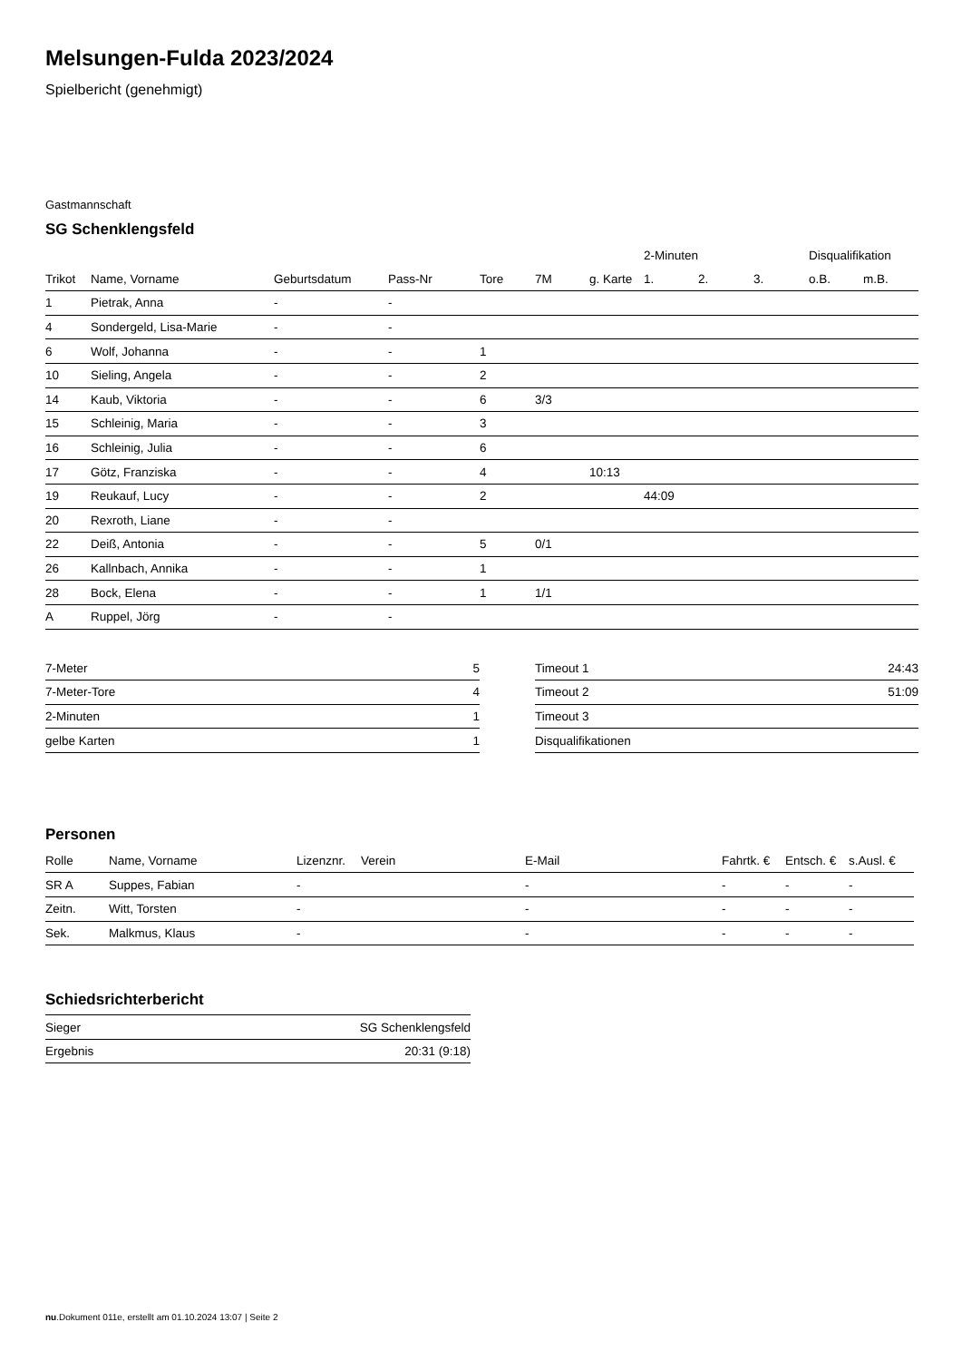Melsungen-Fulda 2023/2024
Spielbericht (genehmigt)
Gastmannschaft
SG Schenklengsfeld
| | | | | | | | 2-Minuten | | | Disqualifikation | |
| --- | --- | --- | --- | --- | --- | --- | --- | --- | --- | --- | --- |
| Trikot | Name, Vorname | Geburtsdatum | Pass-Nr | Tore | 7M | g. Karte | 1. | 2. | 3. | o.B. | m.B. |
| 1 | Pietrak, Anna | - | - | | | | | | | | |
| 4 | Sondergeld, Lisa-Marie | - | - | | | | | | | | |
| 6 | Wolf, Johanna | - | - | 1 | | | | | | | |
| 10 | Sieling, Angela | - | - | 2 | | | | | | | |
| 14 | Kaub, Viktoria | - | - | 6 | 3/3 | | | | | | |
| 15 | Schleinig, Maria | - | - | 3 | | | | | | | |
| 16 | Schleinig, Julia | - | - | 6 | | | | | | | |
| 17 | Götz, Franziska | - | - | 4 | | 10:13 | | | | | |
| 19 | Reukauf, Lucy | - | - | 2 | | | 44:09 | | | | |
| 20 | Rexroth, Liane | - | - | | | | | | | | |
| 22 | Deiß, Antonia | - | - | 5 | 0/1 | | | | | | |
| 26 | Kallnbach, Annika | - | - | 1 | | | | | | | |
| 28 | Bock, Elena | - | - | 1 | 1/1 | | | | | | |
| A | Ruppel, Jörg | - | - | | | | | | | | |
| 7-Meter | 5 |
| 7-Meter-Tore | 4 |
| 2-Minuten | 1 |
| gelbe Karten | 1 |
| Timeout 1 | 24:43 |
| Timeout 2 | 51:09 |
| Timeout 3 | |
| Disqualifikationen | |
Personen
| Rolle | Name, Vorname | Lizenznr. | Verein | E-Mail | Fahrtk. € | Entsch. € | s.Ausl. € |
| --- | --- | --- | --- | --- | --- | --- | --- |
| SR A | Suppes, Fabian | - | | - | - | - | - |
| Zeitn. | Witt, Torsten | - | | - | - | - | - |
| Sek. | Malkmus, Klaus | - | | - | - | - | - |
Schiedsrichterbericht
| Sieger | SG Schenklengsfeld |
| Ergebnis | 20:31 (9:18) |
nu.Dokument 011e, erstellt am 01.10.2024 13:07 | Seite 2